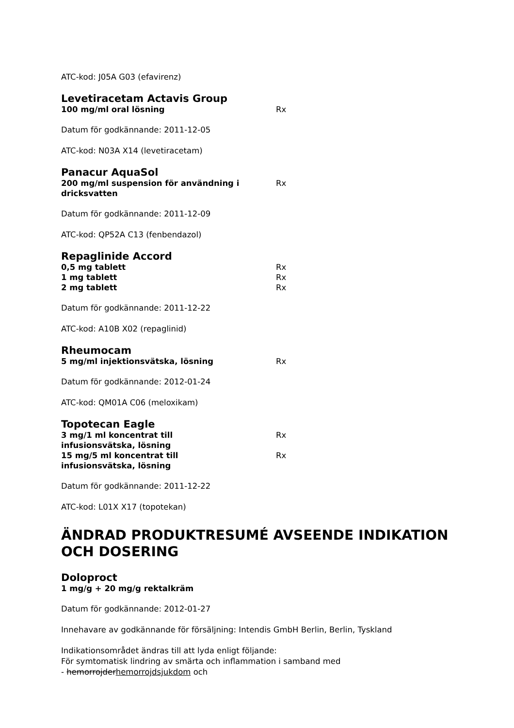ATC-kod: J05A G03 (efavirenz)
Levetiracetam Actavis Group
100 mg/ml oral lösning Rx
Datum för godkännande: 2011-12-05
ATC-kod: N03A X14 (levetiracetam)
Panacur AquaSol
200 mg/ml suspension för användning i dricksvatten
Rx
Datum för godkännande: 2011-12-09
ATC-kod: QP52A C13 (fenbendazol)
Repaglinide Accord
0,5 mg tablett Rx
1 mg tablett Rx
2 mg tablett Rx
Datum för godkännande: 2011-12-22
ATC-kod: A10B X02 (repaglinid)
Rheumocam
5 mg/ml injektionsvätska, lösning Rx
Datum för godkännande: 2012-01-24
ATC-kod: QM01A C06 (meloxikam)
Topotecan Eagle
3 mg/1 ml koncentrat till infusionsvätska, lösning
Rx
15 mg/5 ml koncentrat till infusionsvätska, lösning
Rx
Datum för godkännande: 2011-12-22
ATC-kod: L01X X17 (topotekan)
ÄNDRAD PRODUKTRESUMÉ AVSEENDE INDIKATION OCH DOSERING
Doloproct
1 mg/g + 20 mg/g rektalkräm
Datum för godkännande: 2012-01-27
Innehavare av godkännande för försäljning: Intendis GmbH Berlin, Berlin, Tyskland
Indikationsområdet ändras till att lyda enligt följande:
För symtomatisk lindring av smärta och inflammation i samband med
- hemorrojderhemorrojdsjukdom och